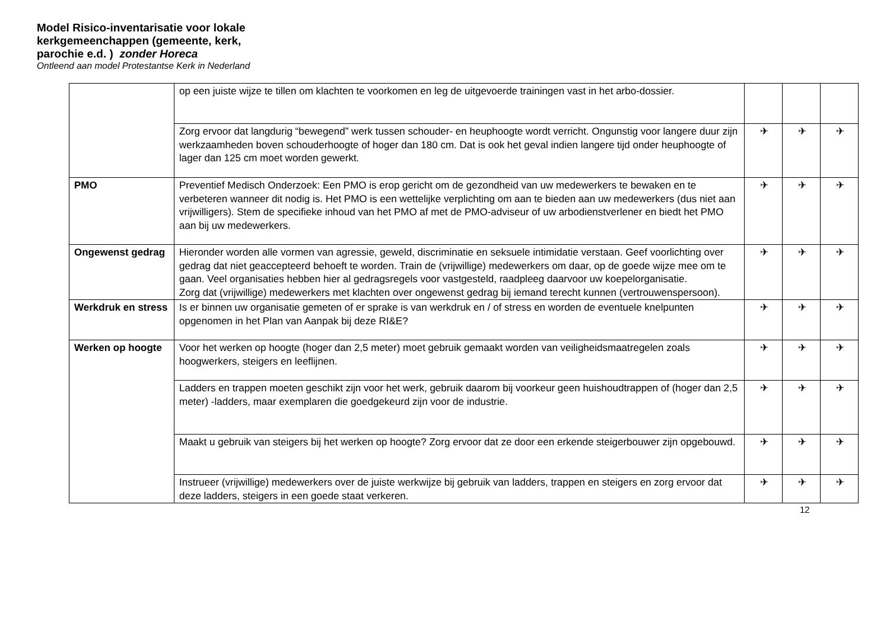Model Risico-inventarisatie voor lokale
kerkgemeenchappen (gemeente, kerk,
parochie e.d. ) zonder Horeca
Ontleend aan model Protestantse Kerk in Nederland
| | op een juiste wijze te tillen om klachten te voorkomen en leg de uitgevoerde trainingen vast in het arbo-dossier. | | | |
| | Zorg ervoor dat langdurig “bewegend” werk tussen schouder- en heuphoogte wordt verricht. Ongunstig voor langere duur zijn werkzaamheden boven schouderhoogte of hoger dan 180 cm. Dat is ook het geval indien langere tijd onder heuphoogte of lager dan 125 cm moet worden gewerkt. | ✈ | ✈ | ✈ |
| PMO | Preventief Medisch Onderzoek: Een PMO is erop gericht om de gezondheid van uw medewerkers te bewaken en te verbeteren wanneer dit nodig is. Het PMO is een wettelijke verplichting om aan te bieden aan uw medewerkers (dus niet aan vrijwilligers). Stem de specifieke inhoud van het PMO af met de PMO-adviseur of uw arbodienstverlener en biedt het PMO aan bij uw medewerkers. | ✈ | ✈ | ✈ |
| Ongewenst gedrag | Hieronder worden alle vormen van agressie, geweld, discriminatie en seksuele intimidatie verstaan. Geef voorlichting over gedrag dat niet geaccepteerd behoeft te worden. Train de (vrijwillige) medewerkers om daar, op de goede wijze mee om te gaan. Veel organisaties hebben hier al gedragsregels voor vastgesteld, raadpleeg daarvoor uw koepelorganisatie. Zorg dat (vrijwillige) medewerkers met klachten over ongewenst gedrag bij iemand terecht kunnen (vertrouwenspersoon). | ✈ | ✈ | ✈ |
| Werkdruk en stress | Is er binnen uw organisatie gemeten of er sprake is van werkdruk en / of stress en worden de eventuele knelpunten opgenomen in het Plan van Aanpak bij deze RI&E? | ✈ | ✈ | ✈ |
| Werken op hoogte | Voor het werken op hoogte (hoger dan 2,5 meter) moet gebruik gemaakt worden van veiligheidsmaatregelen zoals hoogwerkers, steigers en leeflijnen. | ✈ | ✈ | ✈ |
| | Ladders en trappen moeten geschikt zijn voor het werk, gebruik daarom bij voorkeur geen huishoudtrappen of (hoger dan 2,5 meter) -ladders, maar exemplaren die goedgekeurd zijn voor de industrie. | ✈ | ✈ | ✈ |
| | Maakt u gebruik van steigers bij het werken op hoogte? Zorg ervoor dat ze door een erkende steigerbouwer zijn opgebouwd. | ✈ | ✈ | ✈ |
| | Instrueer (vrijwillige) medewerkers over de juiste werkwijze bij gebruik van ladders, trappen en steigers en zorg ervoor dat deze ladders, steigers in een goede staat verkeren. | ✈ | ✈ | ✈ |
12